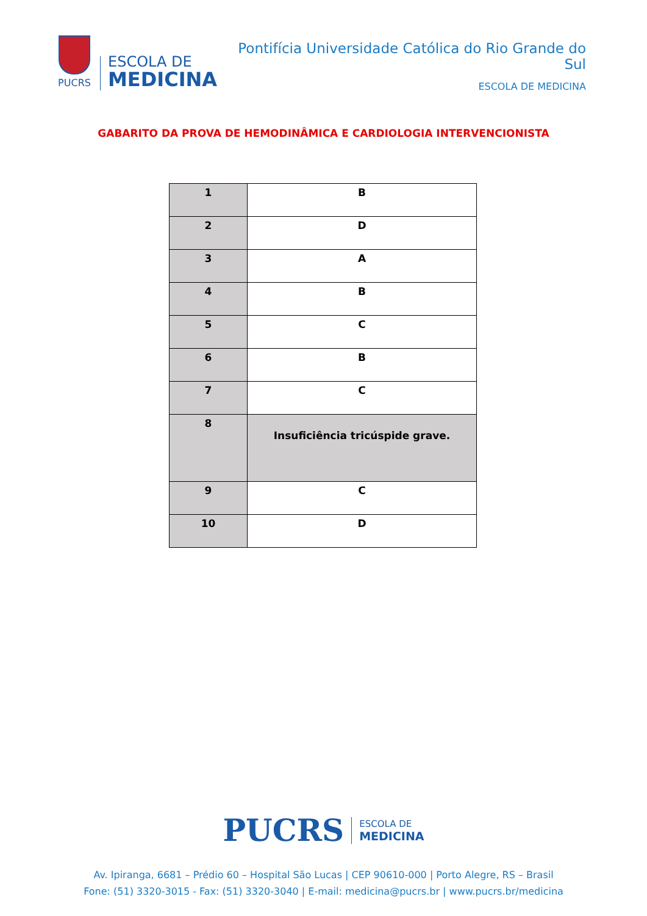PUCRS
ESCOLA DE
MEDICINA
Pontifícia Universidade Católica do Rio Grande do Sul
ESCOLA DE MEDICINA
GABARITO DA PROVA DE HEMODINÂMICA E CARDIOLOGIA INTERVENCIONISTA
| 1 | B |
| 2 | D |
| 3 | A |
| 4 | B |
| 5 | C |
| 6 | B |
| 7 | C |
| 8 | Insuficiência tricúspide grave. |
| 9 | C |
| 10 | D |
PUCRS
ESCOLA DE
MEDICINA
Av. Ipiranga, 6681 – Prédio 60 – Hospital São Lucas | CEP 90610-000 | Porto Alegre, RS – Brasil
Fone: (51) 3320-3015 - Fax: (51) 3320-3040 | E-mail: medicina@pucrs.br | www.pucrs.br/medicina